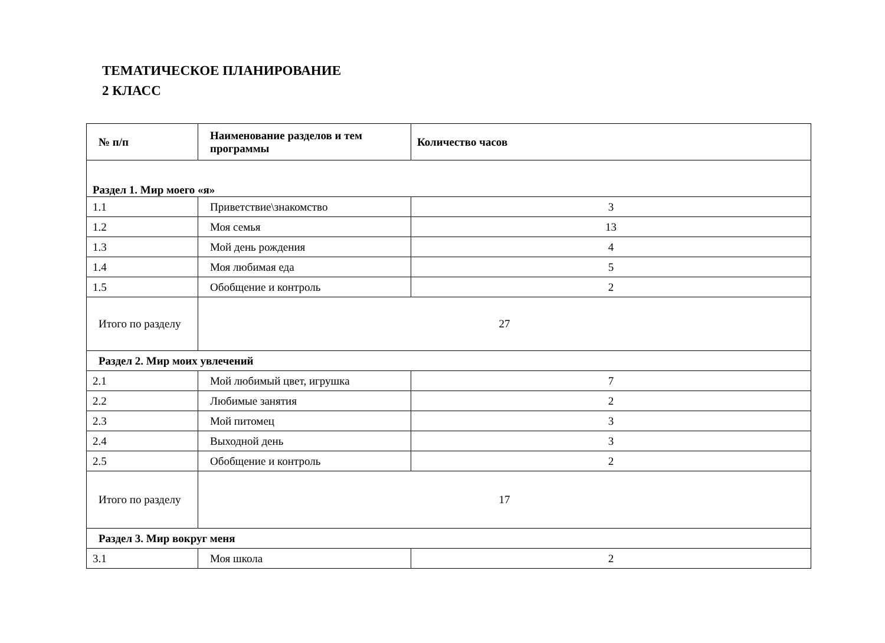ТЕМАТИЧЕСКОЕ ПЛАНИРОВАНИЕ
2 КЛАСС
| № п/п | Наименование разделов и тем программы | Количество часов |
| --- | --- | --- |
| Раздел 1. Мир моего «я» | | |
| 1.1 | Приветствие\знакомство | 3 |
| 1.2 | Моя семья | 13 |
| 1.3 | Мой день рождения | 4 |
| 1.4 | Моя любимая еда | 5 |
| 1.5 | Обобщение и контроль | 2 |
| Итого по разделу | 27 | |
| Раздел 2. Мир моих увлечений | | |
| 2.1 | Мой любимый цвет, игрушка | 7 |
| 2.2 | Любимые занятия | 2 |
| 2.3 | Мой питомец | 3 |
| 2.4 | Выходной день | 3 |
| 2.5 | Обобщение и контроль | 2 |
| Итого по разделу | 17 | |
| Раздел 3. Мир вокруг меня | | |
| 3.1 | Моя школа | 2 |